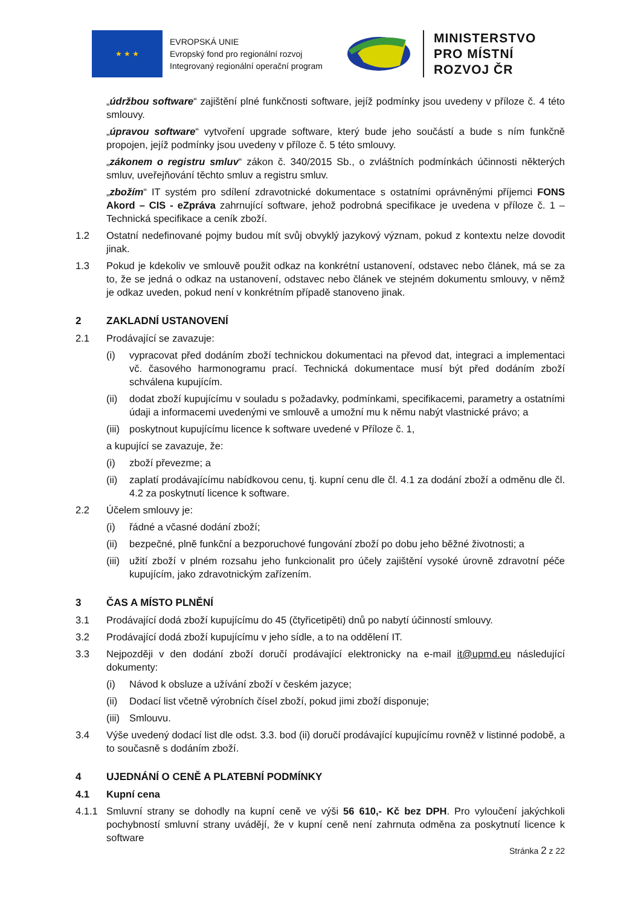★ ★ ★
EVROPSKÁ UNIE
Evropský fond pro regionální rozvoj
Integrovaný regionální operační program
MINISTERSTVO
PRO MÍSTNÍ
ROZVOJ ČR
„údržbou software“ zajištění plné funkčnosti software, jejíž podmínky jsou uvedeny v příloze č. 4 této smlouvy.
„úpravou software“ vytvoření upgrade software, který bude jeho součástí a bude s ním funkčně propojen, jejíž podmínky jsou uvedeny v příloze č. 5 této smlouvy.
„zákonem o registru smluv“ zákon č. 340/2015 Sb., o zvláštních podmínkách účinnosti některých smluv, uveřejňování těchto smluv a registru smluv.
„zbožím“ IT systém pro sdílení zdravotnické dokumentace s ostatními oprávněnými příjemci FONS Akord – CIS - eZpráva zahrnující software, jehož podrobná specifikace je uvedena v příloze č. 1 – Technická specifikace a ceník zboží.
1.2 Ostatní nedefinované pojmy budou mít svůj obvyklý jazykový význam, pokud z kontextu nelze dovodit jinak.
1.3 Pokud je kdekoliv ve smlouvě použit odkaz na konkrétní ustanovení, odstavec nebo článek, má se za to, že se jedná o odkaz na ustanovení, odstavec nebo článek ve stejném dokumentu smlouvy, v němž je odkaz uveden, pokud není v konkrétním případě stanoveno jinak.
2 ZAKLADNÍ USTANOVENÍ
2.1 Prodávající se zavazuje:
(i) vypracovat před dodáním zboží technickou dokumentaci na převod dat, integraci a implementaci vč. časového harmonogramu prací. Technická dokumentace musí být před dodáním zboží schválena kupujícím.
(ii)
dodat zboží kupujícímu v souladu s požadavky, podmínkami, specifikacemi, parametry a ostatními údaji a informacemi uvedenými ve smlouvě a umožní mu k němu nabýt vlastnické právo; a
(iii)
poskytnout kupujícímu licence k software uvedené v Příloze č. 1,
a kupující se zavazuje, že:
(i) zboží převezme; a
(ii)
zaplatí prodávajícímu nabídkovou cenu, tj. kupní cenu dle čl. 4.1 za dodání zboží a odměnu dle čl. 4.2 za poskytnutí licence k software.
2.2 Účelem smlouvy je:
(i) řádné a včasné dodání zboží;
(ii)
bezpečné, plně funkční a bezporuchové fungování zboží po dobu jeho běžné životnosti; a
(iii)
užití zboží v plném rozsahu jeho funkcionalit pro účely zajištění vysoké úrovně zdravotní péče kupujícím, jako zdravotnickým zařízením.
3 ČAS A MÍSTO PLNĚNÍ
3.1 Prodávající dodá zboží kupujícímu do 45 (čtyřicetipěti) dnů po nabytí účinností smlouvy.
3.2 Prodávající dodá zboží kupujícímu v jeho sídle, a to na oddělení IT.
3.3 Nejpozději v den dodání zboží doručí prodávající elektronicky na e-mail it@upmd.eu následující dokumenty:
(i) Návod k obsluze a užívání zboží v českém jazyce;
(ii)
Dodací list včetně výrobních čísel zboží, pokud jimi zboží disponuje;
(iii)
Smlouvu.
3.4 Výše uvedený dodací list dle odst. 3.3. bod (ii) doručí prodávající kupujícímu rovněž v listinné podobě, a to současně s dodáním zboží.
4 UJEDNÁNÍ O CENĚ A PLATEBNÍ PODMÍNKY
4.1 Kupní cena
4.1.1 Smluvní strany se dohodly na kupní ceně ve výši 56 610,- Kč bez DPH. Pro vyloučení jakýchkoli pochybností smluvní strany uvádějí, že v kupní ceně není zahrnuta odměna za poskytnutí licence k software
Stránka 2 z 22